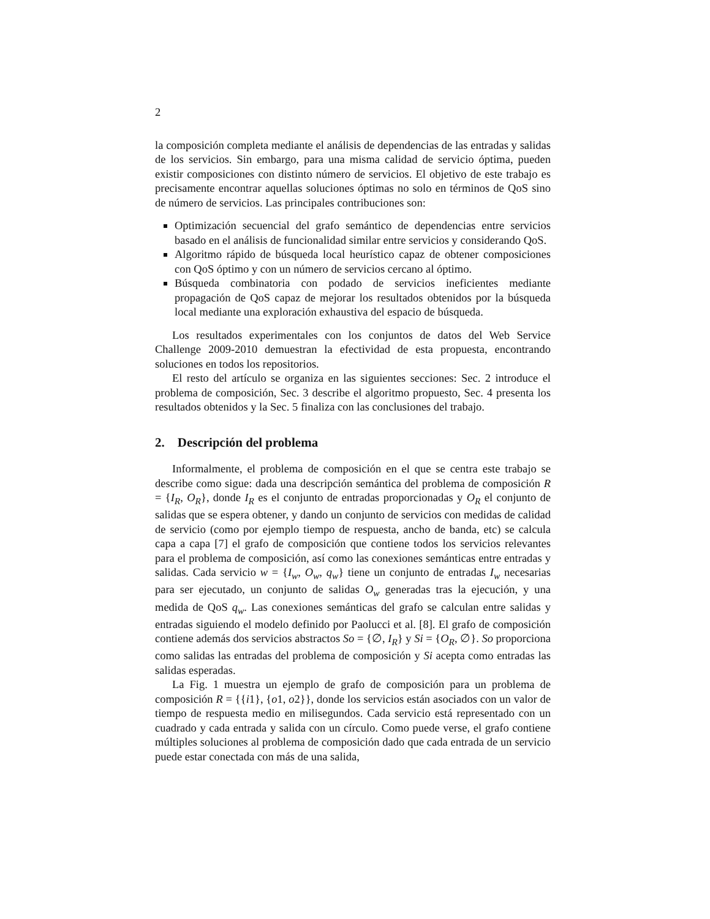2
la composición completa mediante el análisis de dependencias de las entradas y salidas de los servicios. Sin embargo, para una misma calidad de servicio óptima, pueden existir composiciones con distinto número de servicios. El objetivo de este trabajo es precisamente encontrar aquellas soluciones óptimas no solo en términos de QoS sino de número de servicios. Las principales contribuciones son:
Optimización secuencial del grafo semántico de dependencias entre servicios basado en el análisis de funcionalidad similar entre servicios y considerando QoS.
Algoritmo rápido de búsqueda local heurístico capaz de obtener composiciones con QoS óptimo y con un número de servicios cercano al óptimo.
Búsqueda combinatoria con podado de servicios ineficientes mediante propagación de QoS capaz de mejorar los resultados obtenidos por la búsqueda local mediante una exploración exhaustiva del espacio de búsqueda.
Los resultados experimentales con los conjuntos de datos del Web Service Challenge 2009-2010 demuestran la efectividad de esta propuesta, encontrando soluciones en todos los repositorios.
El resto del artículo se organiza en las siguientes secciones: Sec. 2 introduce el problema de composición, Sec. 3 describe el algoritmo propuesto, Sec. 4 presenta los resultados obtenidos y la Sec. 5 finaliza con las conclusiones del trabajo.
2. Descripción del problema
Informalmente, el problema de composición en el que se centra este trabajo se describe como sigue: dada una descripción semántica del problema de composición R = {I<sub>R</sub>, O<sub>R</sub>}, donde I<sub>R</sub> es el conjunto de entradas proporcionadas y O<sub>R</sub> el conjunto de salidas que se espera obtener, y dando un conjunto de servicios con medidas de calidad de servicio (como por ejemplo tiempo de respuesta, ancho de banda, etc) se calcula capa a capa [7] el grafo de composición que contiene todos los servicios relevantes para el problema de composición, así como las conexiones semánticas entre entradas y salidas. Cada servicio w = {I<sub>w</sub>, O<sub>w</sub>, q<sub>w</sub>} tiene un conjunto de entradas I<sub>w</sub> necesarias para ser ejecutado, un conjunto de salidas O<sub>w</sub> generadas tras la ejecución, y una medida de QoS q<sub>w</sub>. Las conexiones semánticas del grafo se calculan entre salidas y entradas siguiendo el modelo definido por Paolucci et al. [8]. El grafo de composición contiene además dos servicios abstractos So = {∅, I<sub>R</sub>} y Si = {O<sub>R</sub>, ∅}. So proporciona como salidas las entradas del problema de composición y Si acepta como entradas las salidas esperadas.
La Fig. 1 muestra un ejemplo de grafo de composición para un problema de composición R = {{i1}, {o1, o2}}, donde los servicios están asociados con un valor de tiempo de respuesta medio en milisegundos. Cada servicio está representado con un cuadrado y cada entrada y salida con un círculo. Como puede verse, el grafo contiene múltiples soluciones al problema de composición dado que cada entrada de un servicio puede estar conectada con más de una salida,